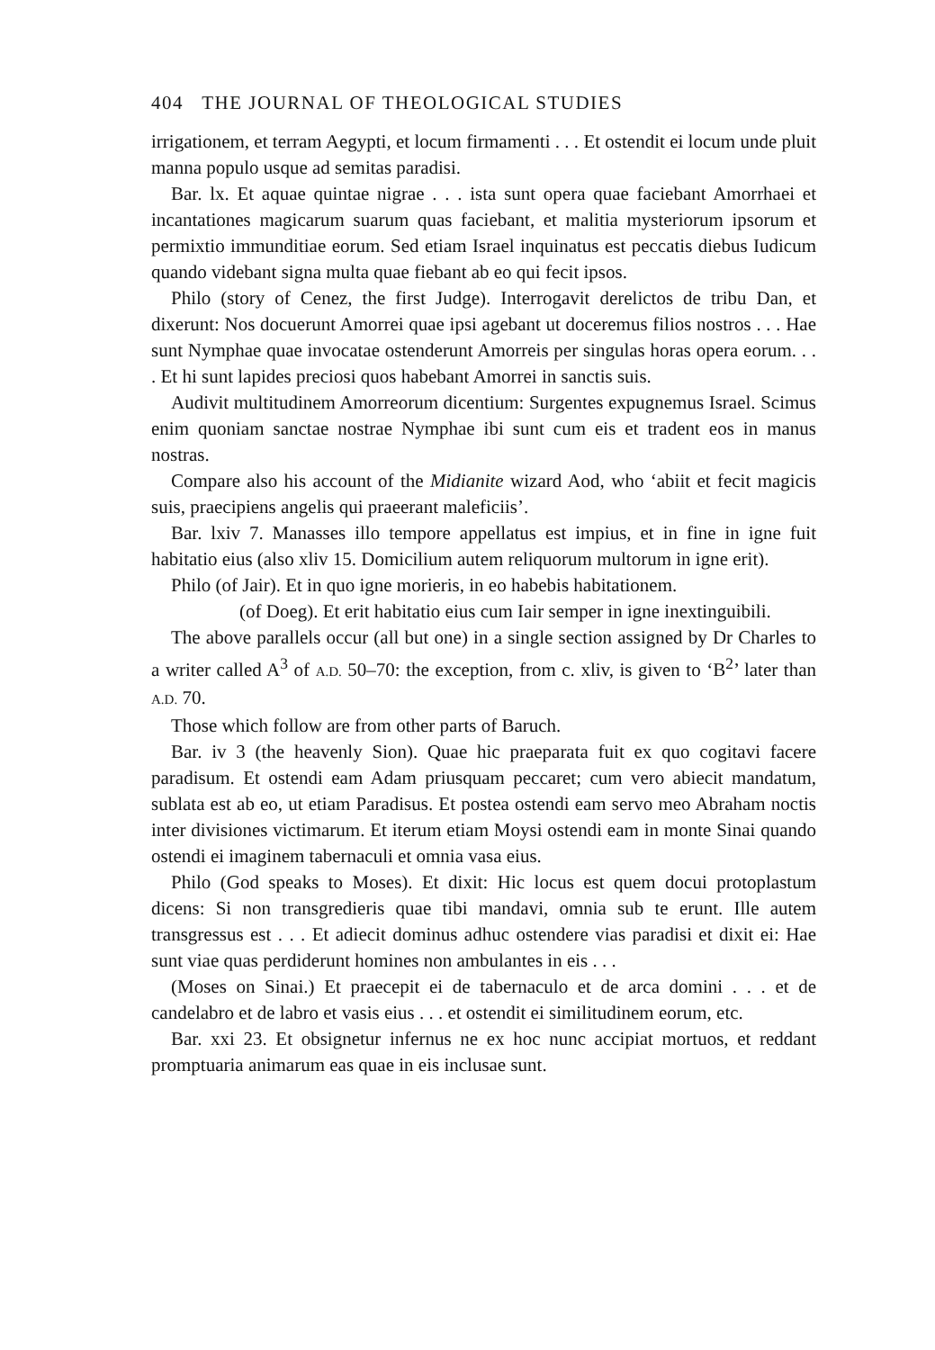404 THE JOURNAL OF THEOLOGICAL STUDIES
irrigationem, et terram Aegypti, et locum firmamenti . . . Et ostendit ei locum unde pluit manna populo usque ad semitas paradisi.
Bar. lx. Et aquae quintae nigrae . . . ista sunt opera quae faciebant Amorrhaei et incantationes magicarum suarum quas faciebant, et malitia mysteriorum ipsorum et permixtio immunditiae eorum. Sed etiam Israel inquinatus est peccatis diebus Iudicum quando videbant signa multa quae fiebant ab eo qui fecit ipsos.
Philo (story of Cenez, the first Judge). Interrogavit derelictos de tribu Dan, et dixerunt: Nos docuerunt Amorrei quae ipsi agebant ut doceremus filios nostros . . . Hae sunt Nymphae quae invocatae ostenderunt Amorreis per singulas horas opera eorum. . . . Et hi sunt lapides preciosi quos habebant Amorrei in sanctis suis.
Audivit multitudinem Amorreorum dicentium: Surgentes expugnemus Israel. Scimus enim quoniam sanctae nostrae Nymphae ibi sunt cum eis et tradent eos in manus nostras.
Compare also his account of the Midianite wizard Aod, who ‘abiit et fecit magicis suis, praecipiens angelis qui praeerant maleficiis’.
Bar. lxiv 7. Manasses illo tempore appellatus est impius, et in fine in igne fuit habitatio eius (also xliv 15. Domicilium autem reliquorum multorum in igne erit).
Philo (of Jair). Et in quo igne morieris, in eo habebis habitationem.
(of Doeg). Et erit habitatio eius cum Iair semper in igne inextinguibili.
The above parallels occur (all but one) in a single section assigned by Dr Charles to a writer called A<sup>3</sup> of A.D. 50–70: the exception, from c. xliv, is given to ‘B<sup>2</sup>’ later than A.D. 70.
Those which follow are from other parts of Baruch.
Bar. iv 3 (the heavenly Sion). Quae hic praeparata fuit ex quo cogitavi facere paradisum. Et ostendi eam Adam priusquam peccaret; cum vero abiecit mandatum, sublata est ab eo, ut etiam Paradisus. Et postea ostendi eam servo meo Abraham noctis inter divisiones victimarum. Et iterum etiam Moysi ostendi eam in monte Sinai quando ostendi ei imaginem tabernaculi et omnia vasa eius.
Philo (God speaks to Moses). Et dixit: Hic locus est quem docui protoplastum dicens: Si non transgredieris quae tibi mandavi, omnia sub te erunt. Ille autem transgressus est . . . Et adiecit dominus adhuc ostendere vias paradisi et dixit ei: Hae sunt viae quas perdiderunt homines non ambulantes in eis . . .
(Moses on Sinai.) Et praecepit ei de tabernaculo et de arca domini . . . et de candelabro et de labro et vasis eius . . . et ostendit ei similitudinem eorum, etc.
Bar. xxi 23. Et obsignetur infernus ne ex hoc nunc accipiat mortuos, et reddant promptuaria animarum eas quae in eis inclusae sunt.